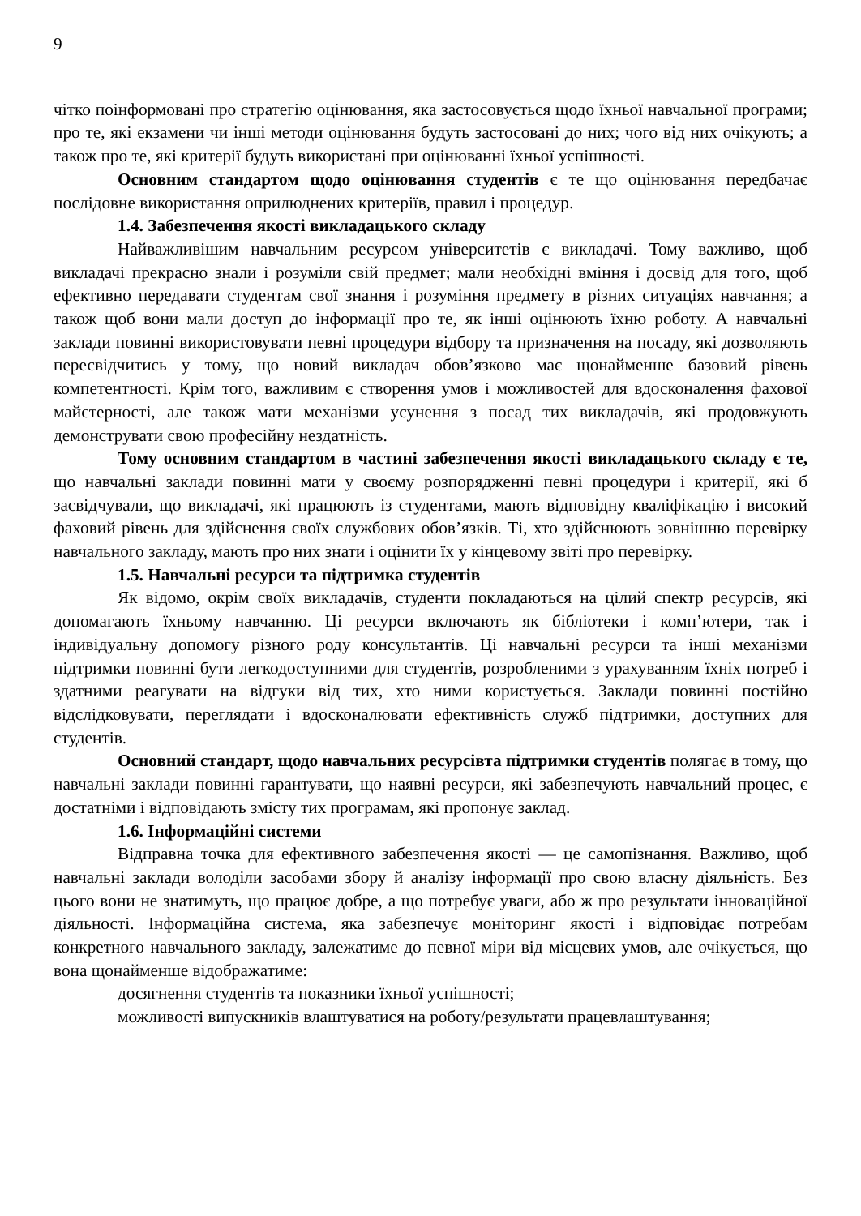9
чітко поінформовані про стратегію оцінювання, яка застосовується щодо їхньої навчальної програми; про те, які екзамени чи інші методи оцінювання будуть застосовані до них; чого від них очікують; а також про те, які критерії будуть використані при оцінюванні їхньої успішності.
Основним стандартом щодо оцінювання студентів є те що оцінювання передбачає послідовне використання оприлюднених критеріїв, правил і процедур.
1.4. Забезпечення якості викладацького складу
Найважливішим навчальним ресурсом університетів є викладачі. Тому важливо, щоб викладачі прекрасно знали і розуміли свій предмет; мали необхідні вміння і досвід для того, щоб ефективно передавати студентам свої знання і розуміння предмету в різних ситуаціях навчання; а також щоб вони мали доступ до інформації про те, як інші оцінюють їхню роботу. А навчальні заклади повинні використовувати певні процедури відбору та призначення на посаду, які дозволяють пересвідчитись у тому, що новий викладач обов’язково має щонайменше базовий рівень компетентності. Крім того, важливим є створення умов і можливостей для вдосконалення фахової майстерності, але також мати механізми усунення з посад тих викладачів, які продовжують демонструвати свою професійну нездатність.
Тому основним стандартом в частині забезпечення якості викладацького складу є те, що навчальні заклади повинні мати у своєму розпорядженні певні процедури і критерії, які б засвідчували, що викладачі, які працюють із студентами, мають відповідну кваліфікацію і високий фаховий рівень для здійснення своїх службових обов’язків. Ті, хто здійснюють зовнішню перевірку навчального закладу, мають про них знати і оцінити їх у кінцевому звіті про перевірку.
1.5. Навчальні ресурси та підтримка студентів
Як відомо, окрім своїх викладачів, студенти покладаються на цілий спектр ресурсів, які допомагають їхньому навчанню. Ці ресурси включають як бібліотеки і комп’ютери, так і індивідуальну допомогу різного роду консультантів. Ці навчальні ресурси та інші механізми підтримки повинні бути легкодоступними для студентів, розробленими з урахуванням їхніх потреб і здатними реагувати на відгуки від тих, хто ними користується. Заклади повинні постійно відслідковувати, переглядати і вдосконалювати ефективність служб підтримки, доступних для студентів.
Основний стандарт, щодо навчальних ресурсівта підтримки студентів полягає в тому, що навчальні заклади повинні гарантувати, що наявні ресурси, які забезпечують навчальний процес, є достатніми і відповідають змісту тих програмам, які пропонує заклад.
1.6. Інформаційні системи
Відправна точка для ефективного забезпечення якості — це самопізнання. Важливо, щоб навчальні заклади володіли засобами збору й аналізу інформації про свою власну діяльність. Без цього вони не знатимуть, що працює добре, а що потребує уваги, або ж про результати інноваційної діяльності. Інформаційна система, яка забезпечує моніторинг якості і відповідає потребам конкретного навчального закладу, залежатиме до певної міри від місцевих умов, але очікується, що вона щонайменше відображатиме:
досягнення студентів та показники їхньої успішності;
можливості випускників влаштуватися на роботу/результати працевлаштування;